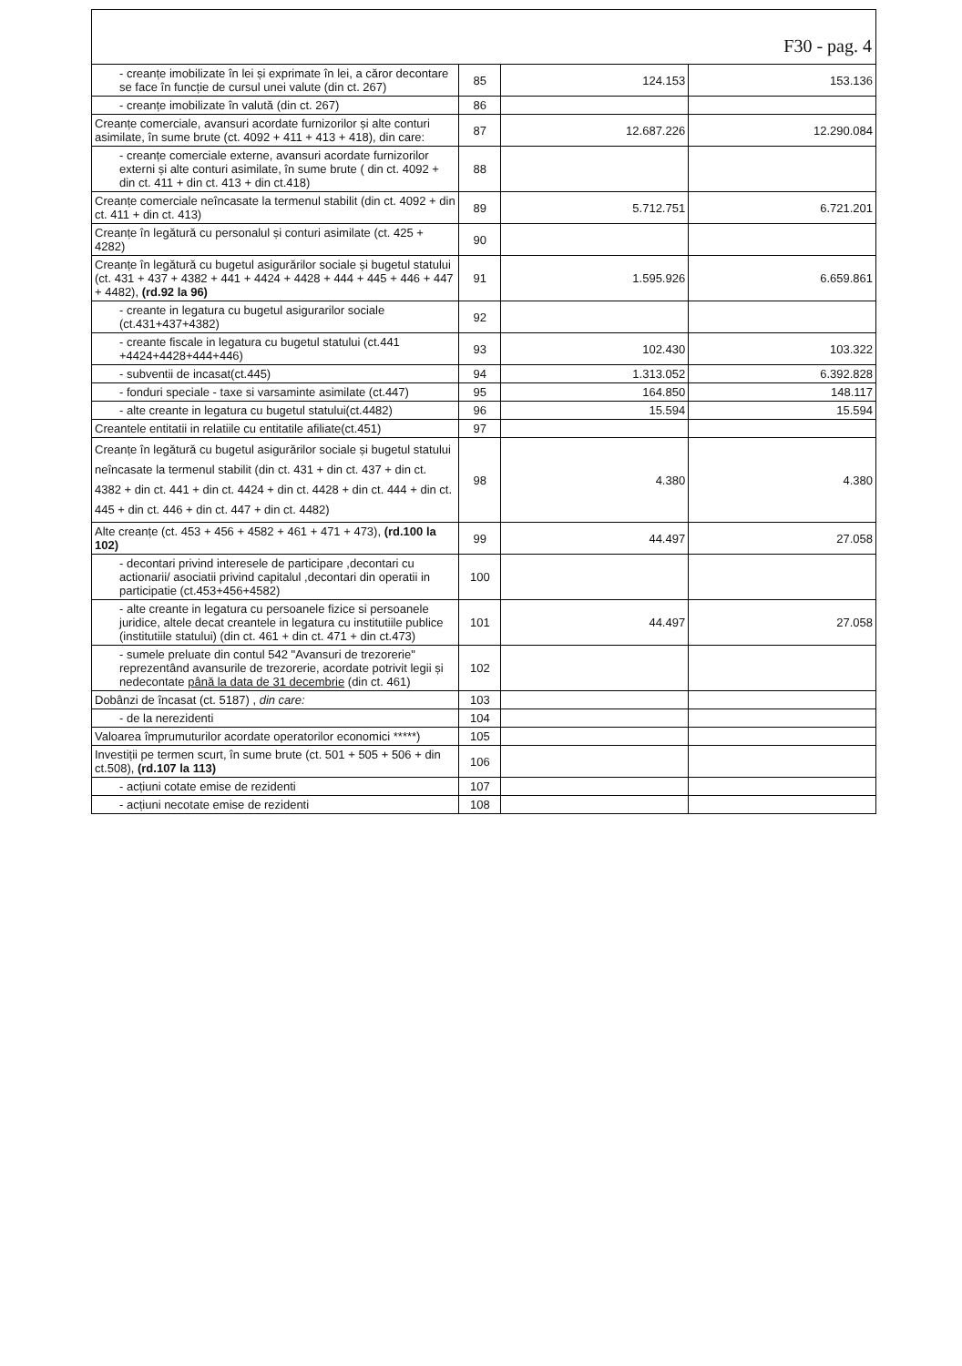F30 - pag. 4
| - creanțe imobilizate în lei și exprimate în lei, a căror decontare se face în funcție de cursul unei valute (din ct. 267) | 85 | 124.153 | 153.136 |
| - creanțe imobilizate în valută (din ct. 267) | 86 | | |
| Creanțe comerciale, avansuri acordate furnizorilor și alte conturi asimilate, în sume brute (ct. 4092 + 411 + 413 + 418), din care: | 87 | 12.687.226 | 12.290.084 |
| - creanțe comerciale externe, avansuri acordate furnizorilor externi și alte conturi asimilate, în sume brute ( din ct. 4092 + din ct. 411 + din ct. 413 + din ct.418) | 88 | | |
| Creanțe comerciale neîncasate la termenul stabilit (din ct. 4092 + din ct. 411 + din ct. 413) | 89 | 5.712.751 | 6.721.201 |
| Creanțe în legătură cu personalul și conturi asimilate (ct. 425 + 4282) | 90 | | |
| Creanțe în legătură cu bugetul asigurărilor sociale și bugetul statului (ct. 431 + 437 + 4382 + 441 + 4424 + 4428 + 444 + 445 + 446 + 447 + 4482), (rd.92 la 96) | 91 | 1.595.926 | 6.659.861 |
| - creante in legatura cu bugetul asigurarilor sociale (ct.431+437+4382) | 92 | | |
| - creante fiscale in legatura cu bugetul statului (ct.441 +4424+4428+444+446) | 93 | 102.430 | 103.322 |
| - subventii de incasat(ct.445) | 94 | 1.313.052 | 6.392.828 |
| - fonduri speciale - taxe si varsaminte asimilate (ct.447) | 95 | 164.850 | 148.117 |
| - alte creante in legatura cu bugetul statului(ct.4482) | 96 | 15.594 | 15.594 |
| Creantele entitatii in relatiile cu entitatile afiliate(ct.451) | 97 | | |
| Creanțe în legătură cu bugetul asigurărilor sociale și bugetul statului neîncasate la termenul stabilit (din ct. 431 + din ct. 437 + din ct. 4382 + din ct. 441 + din ct. 4424 + din ct. 4428 + din ct. 444 + din ct. 445 + din ct. 446 + din ct. 447 + din ct. 4482) | 98 | 4.380 | 4.380 |
| Alte creanțe (ct. 453 + 456 + 4582 + 461 + 471 + 473), (rd.100 la 102) | 99 | 44.497 | 27.058 |
| - decontari privind interesele de participare ,decontari cu actionarii/ asociatii privind capitalul ,decontari din operatii in participatie (ct.453+456+4582) | 100 | | |
| - alte creante in legatura cu persoanele fizice si persoanele juridice, altele decat creantele in legatura cu institutiile publice (institutiile statului) (din ct. 461 + din ct. 471 + din ct.473) | 101 | 44.497 | 27.058 |
| - sumele preluate din contul 542 "Avansuri de trezorerie" reprezentând avansurile de trezorerie, acordate potrivit legii și nedecontate până la data de 31 decembrie (din ct. 461) | 102 | | |
| Dobânzi de încasat (ct. 5187) , din care: | 103 | | |
| - de la nerezidenti | 104 | | |
| Valoarea împrumuturilor acordate operatorilor economici *****) | 105 | | |
| Investiții pe termen scurt, în sume brute (ct. 501 + 505 + 506 + din ct.508), (rd.107 la 113) | 106 | | |
| - acțiuni cotate emise de rezidenti | 107 | | |
| - acțiuni necotate emise de rezidenti | 108 | | |